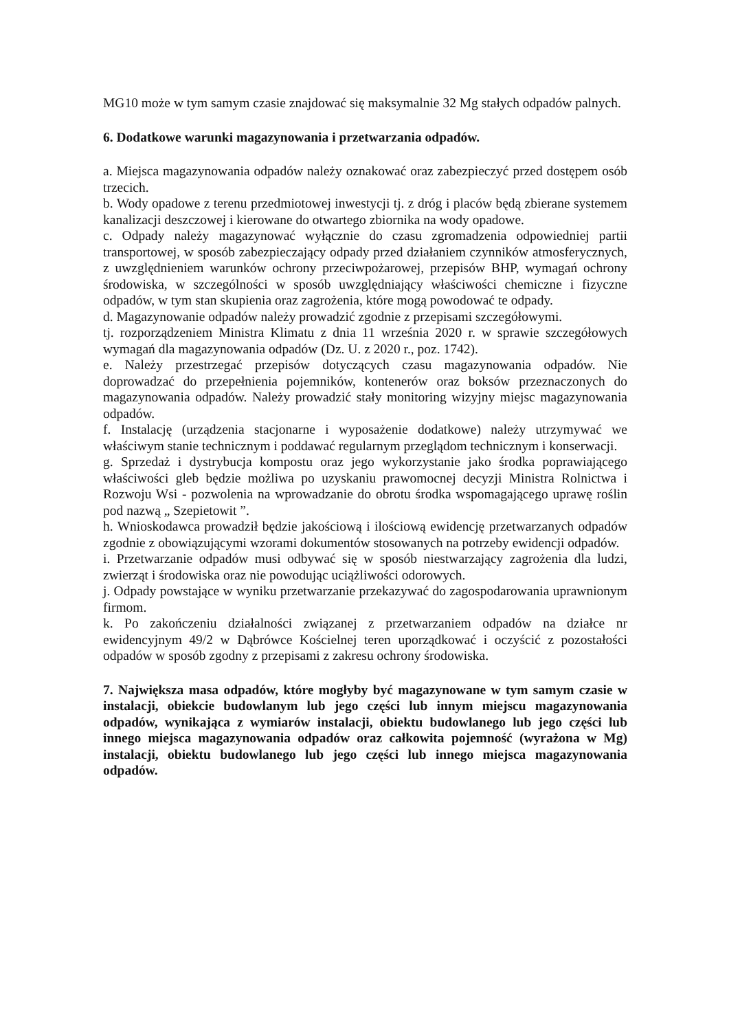MG10 może w tym samym czasie znajdować się maksymalnie 32 Mg stałych odpadów palnych.
6. Dodatkowe warunki magazynowania i przetwarzania odpadów.
a. Miejsca magazynowania odpadów należy oznakować oraz zabezpieczyć przed dostępem osób trzecich.
b. Wody opadowe z terenu przedmiotowej inwestycji tj. z dróg i placów będą zbierane systemem kanalizacji deszczowej i kierowane do otwartego zbiornika na wody opadowe.
c. Odpady należy magazynować wyłącznie do czasu zgromadzenia odpowiedniej partii transportowej, w sposób zabezpieczający odpady przed działaniem czynników atmosferycznych, z uwzględnieniem warunków ochrony przeciwpożarowej, przepisów BHP, wymagań ochrony środowiska, w szczególności w sposób uwzględniający właściwości chemiczne i fizyczne odpadów, w tym stan skupienia oraz zagrożenia, które mogą powodować te odpady.
d. Magazynowanie odpadów należy prowadzić zgodnie z przepisami szczegółowymi.
tj. rozporządzeniem Ministra Klimatu z dnia 11 września 2020 r. w sprawie szczegółowych wymagań dla magazynowania odpadów (Dz. U. z 2020 r., poz. 1742).
e. Należy przestrzegać przepisów dotyczących czasu magazynowania odpadów. Nie doprowadzać do przepełnienia pojemników, kontenerów oraz boksów przeznaczonych do magazynowania odpadów. Należy prowadzić stały monitoring wizyjny miejsc magazynowania odpadów.
f. Instalację (urządzenia stacjonarne i wyposażenie dodatkowe) należy utrzymywać we właściwym stanie technicznym i poddawać regularnym przeglądom technicznym i konserwacji.
g. Sprzedaż i dystrybucja kompostu oraz jego wykorzystanie jako środka poprawiającego właściwości gleb będzie możliwa po uzyskaniu prawomocnej decyzji Ministra Rolnictwa i Rozwoju Wsi - pozwolenia na wprowadzanie do obrotu środka wspomagającego uprawę roślin pod nazwą „ Szepietowit ”.
h. Wnioskodawca prowadził będzie jakościową i ilościową ewidencję przetwarzanych odpadów zgodnie z obowiązującymi wzorami dokumentów stosowanych na potrzeby ewidencji odpadów.
i. Przetwarzanie odpadów musi odbywać się w sposób niestwarzający zagrożenia dla ludzi, zwierząt i środowiska oraz nie powodując uciążliwości odorowych.
j. Odpady powstające w wyniku przetwarzanie przekazywać do zagospodarowania uprawnionym firmom.
k. Po zakończeniu działalności związanej z przetwarzaniem odpadów na działce nr ewidencyjnym 49/2 w Dąbrówce Kościelnej teren uporządkować i oczyścić z pozostałości odpadów w sposób zgodny z przepisami z zakresu ochrony środowiska.
7. Największa masa odpadów, które mogłyby być magazynowane w tym samym czasie w instalacji, obiekcie budowlanym lub jego części lub innym miejscu magazynowania odpadów, wynikająca z wymiarów instalacji, obiektu budowlanego lub jego części lub innego miejsca magazynowania odpadów oraz całkowita pojemność (wyrażona w Mg) instalacji, obiektu budowlanego lub jego części lub innego miejsca magazynowania odpadów.